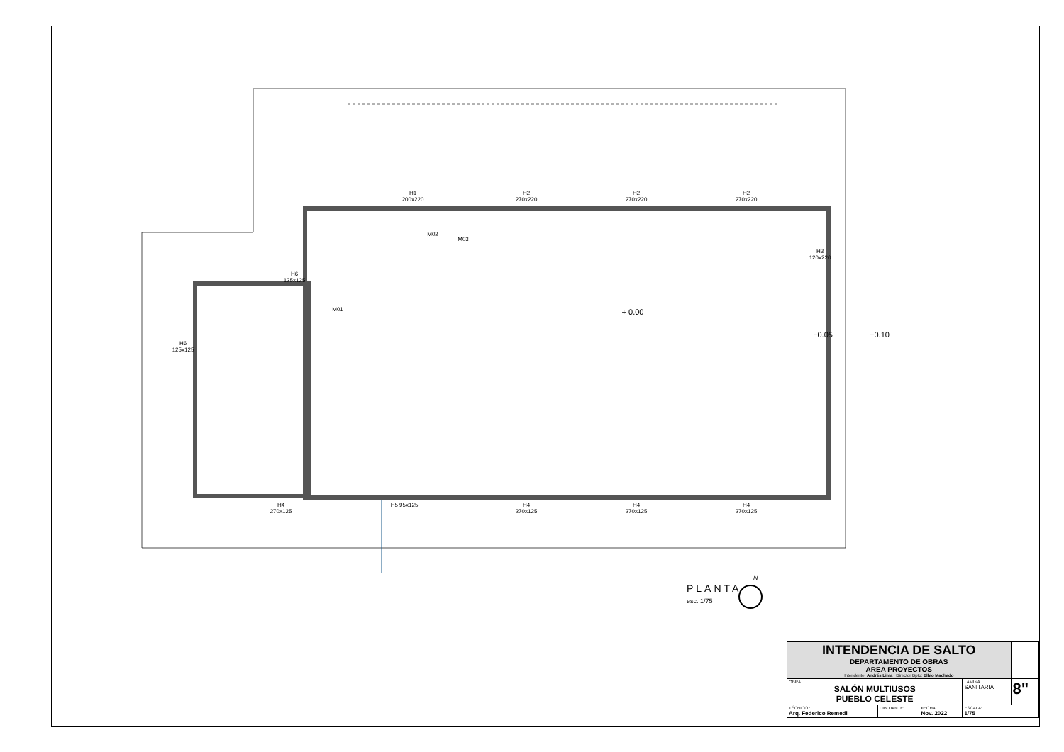H1 200x220
H2 270x220
H2 270x220
H2 270x220
H3 120x220
H6 125x125
H6 125x125
M02
M03
M01 + 0.00
−0.05 −0.10
H4 270x125
H5 95x125
H4 270x125
H4 270x125
H4 270x125
PLANTA
esc. 1/75
N
| INTENDENCIA DE SALTO DEPARTAMENTO DE OBRAS AREA PROYECTOS Intendente: Andrés Lima Director Dpto: Elbio Machado | | | | |
| OBRA SALÓN MULTIUSOS PUEBLO CELESTE | | | LAMINA SANITARIA | 8" |
| TÉCNICO : Arq. Federico Remedi | DIBUJANTE: | FECHA: Nov. 2022 | ESCALA: 1/75 | |